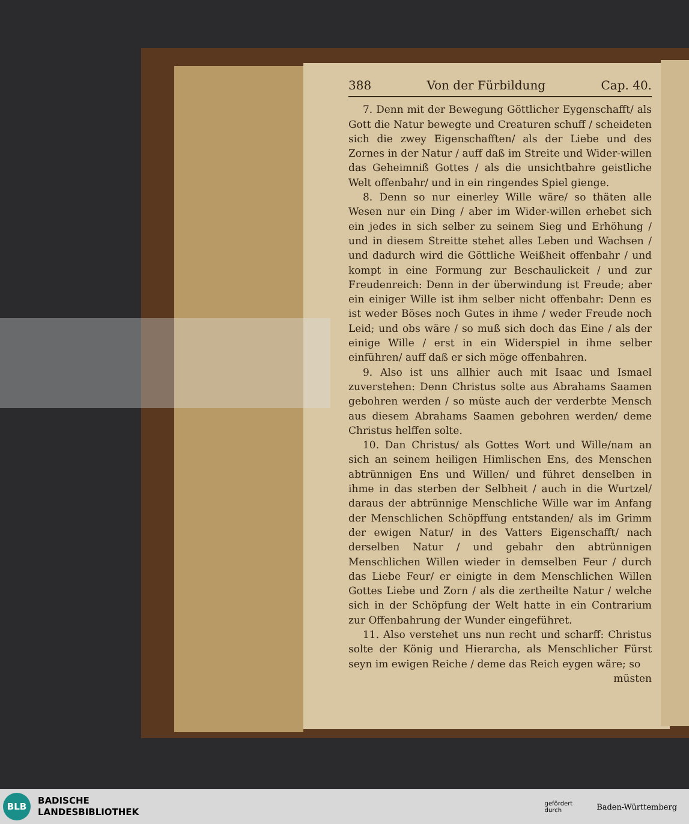388 Von der Fürbildung Cap. 40.
7. Denn mit der Bewegung Göttlicher Eygenschafft/ als Gott die Natur bewegte und Creaturen schuff / scheideten sich die zwey Eigenschafften/ als der Liebe und des Zornes in der Natur / auff daß im Streite und Wider-willen das Geheimniß Gottes / als die unsichtbahre geistliche Welt offenbahr/ und in ein ringendes Spiel gienge.
8. Denn so nur einerley Wille wäre/ so thäten alle Wesen nur ein Ding / aber im Wider-willen erhebet sich ein jedes in sich selber zu seinem Sieg und Erhöhung / und in diesem Streitte stehet alles Leben und Wachsen / und dadurch wird die Göttliche Weißheit offenbahr / und kompt in eine Formung zur Beschaulickeit / und zur Freudenreich: Denn in der überwindung ist Freude; aber ein einiger Wille ist ihm selber nicht offenbahr: Denn es ist weder Böses noch Gutes in ihme / weder Freude noch Leid; und obs wäre / so muß sich doch das Eine / als der einige Wille / erst in ein Widerspiel in ihme selber einführen/ auff daß er sich möge offenbahren.
9. Also ist uns allhier auch mit Isaac und Ismael zuverstehen: Denn Christus solte aus Abrahams Saamen gebohren werden / so müste auch der verderbte Mensch aus diesem Abrahams Saamen gebohren werden/ deme Christus helffen solte.
10. Dan Christus/ als Gottes Wort und Wille/nam an sich an seinem heiligen Himlischen Ens, des Menschen abtrünnigen Ens und Willen/ und führet denselben in ihme in das sterben der Selbheit / auch in die Wurtzel/ daraus der abtrünnige Menschliche Wille war im Anfang der Menschlichen Schöpffung entstanden/ als im Grimm der ewigen Natur/ in des Vatters Eigenschafft/ nach derselben Natur / und gebahr den abtrünnigen Menschlichen Willen wieder in demselben Feur / durch das Liebe Feur/ er einigte in dem Menschlichen Willen Gottes Liebe und Zorn / als die zertheilte Natur / welche sich in der Schöpfung der Welt hatte in ein Contrarium zur Offenbahrung der Wunder eingeführet.
11. Also verstehet uns nun recht und scharff: Christus solte der König und Hierarcha, als Menschlicher Fürst seyn im ewigen Reiche / deme das Reich eygen wäre; so
müsten
BLB
BADISCHE
LANDESBIBLIOTHEK
gefördert
durch Baden-Württemberg